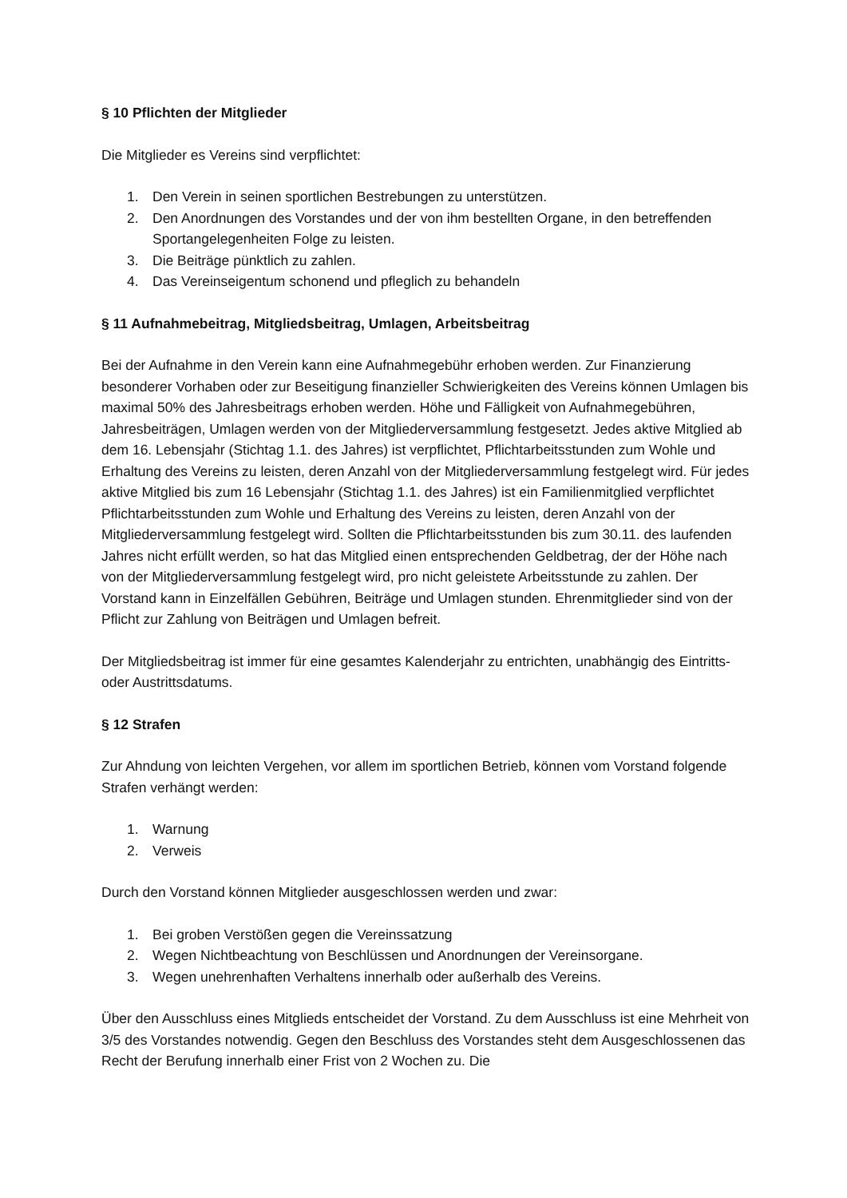§ 10 Pflichten der Mitglieder
Die Mitglieder es Vereins sind verpflichtet:
1. Den Verein in seinen sportlichen Bestrebungen zu unterstützen.
2. Den Anordnungen des Vorstandes und der von ihm bestellten Organe, in den betreffenden Sportangelegenheiten Folge zu leisten.
3. Die Beiträge pünktlich zu zahlen.
4. Das Vereinseigentum schonend und pfleglich zu behandeln
§ 11 Aufnahmebeitrag, Mitgliedsbeitrag, Umlagen, Arbeitsbeitrag
Bei der Aufnahme in den Verein kann eine Aufnahmegebühr erhoben werden. Zur Finanzierung besonderer Vorhaben oder zur Beseitigung finanzieller Schwierigkeiten des Vereins können Umlagen bis maximal 50% des Jahresbeitrags erhoben werden. Höhe und Fälligkeit von Aufnahmegebühren, Jahresbeiträgen, Umlagen werden von der Mitgliederversammlung festgesetzt. Jedes aktive Mitglied ab dem 16. Lebensjahr (Stichtag 1.1. des Jahres) ist verpflichtet, Pflichtarbeitsstunden zum Wohle und Erhaltung des Vereins zu leisten, deren Anzahl von der Mitgliederversammlung festgelegt wird. Für jedes aktive Mitglied bis zum 16 Lebensjahr (Stichtag 1.1. des Jahres) ist ein Familienmitglied verpflichtet Pflichtarbeitsstunden zum Wohle und Erhaltung des Vereins zu leisten, deren Anzahl von der Mitgliederversammlung festgelegt wird. Sollten die Pflichtarbeitsstunden bis zum 30.11. des laufenden Jahres nicht erfüllt werden, so hat das Mitglied einen entsprechenden Geldbetrag, der der Höhe nach von der Mitgliederversammlung festgelegt wird, pro nicht geleistete Arbeitsstunde zu zahlen. Der Vorstand kann in Einzelfällen Gebühren, Beiträge und Umlagen stunden. Ehrenmitglieder sind von der Pflicht zur Zahlung von Beiträgen und Umlagen befreit.
Der Mitgliedsbeitrag ist immer für eine gesamtes Kalenderjahr zu entrichten, unabhängig des Eintritts- oder Austrittsdatums.
§ 12 Strafen
Zur Ahndung von leichten Vergehen, vor allem im sportlichen Betrieb, können vom Vorstand folgende Strafen verhängt werden:
1. Warnung
2. Verweis
Durch den Vorstand können Mitglieder ausgeschlossen werden und zwar:
1. Bei groben Verstößen gegen die Vereinssatzung
2. Wegen Nichtbeachtung von Beschlüssen und Anordnungen der Vereinsorgane.
3. Wegen unehrenhaften Verhaltens innerhalb oder außerhalb des Vereins.
Über den Ausschluss eines Mitglieds entscheidet der Vorstand. Zu dem Ausschluss ist eine Mehrheit von 3/5 des Vorstandes notwendig. Gegen den Beschluss des Vorstandes steht dem Ausgeschlossenen das Recht der Berufung innerhalb einer Frist von 2 Wochen zu. Die